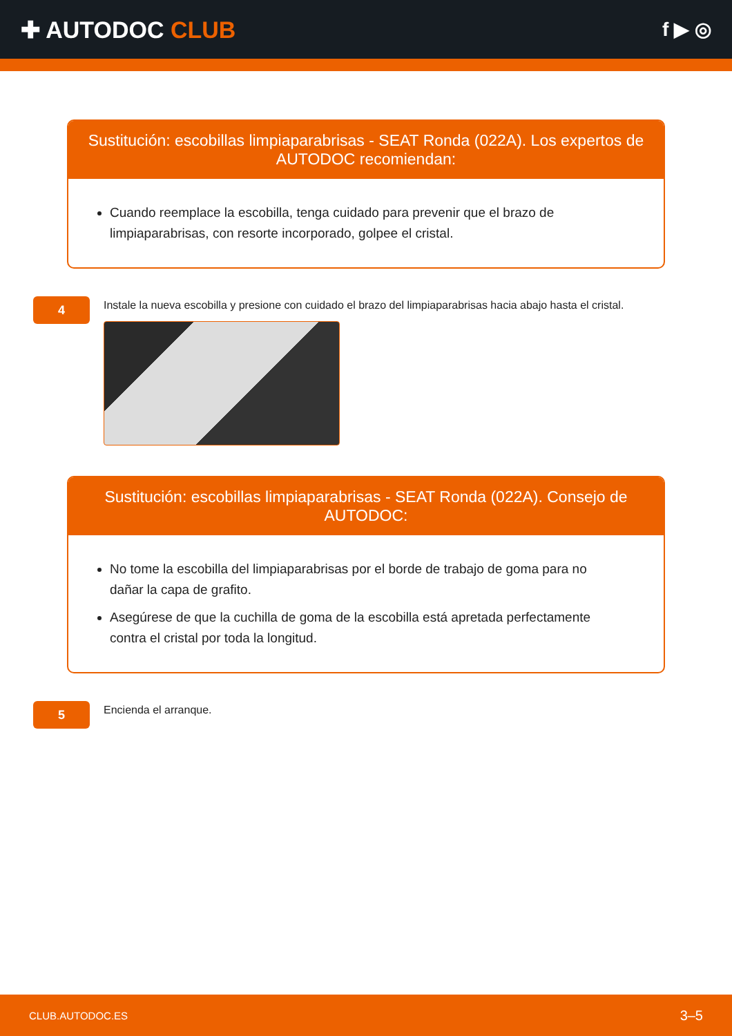✚ AUTODOC CLUB
f ▶ ◎
Sustitución: escobillas limpiaparabrisas - SEAT Ronda (022A). Los expertos de AUTODOC recomiendan:
Cuando reemplace la escobilla, tenga cuidado para prevenir que el brazo de limpiaparabrisas, con resorte incorporado, golpee el cristal.
4
Instale la nueva escobilla y presione con cuidado el brazo del limpiaparabrisas hacia abajo hasta el cristal.
Sustitución: escobillas limpiaparabrisas - SEAT Ronda (022A). Consejo de AUTODOC:
No tome la escobilla del limpiaparabrisas por el borde de trabajo de goma para no dañar la capa de grafito.
Asegúrese de que la cuchilla de goma de la escobilla está apretada perfectamente contra el cristal por toda la longitud.
5
Encienda el arranque.
CLUB.AUTODOC.ES 3–5